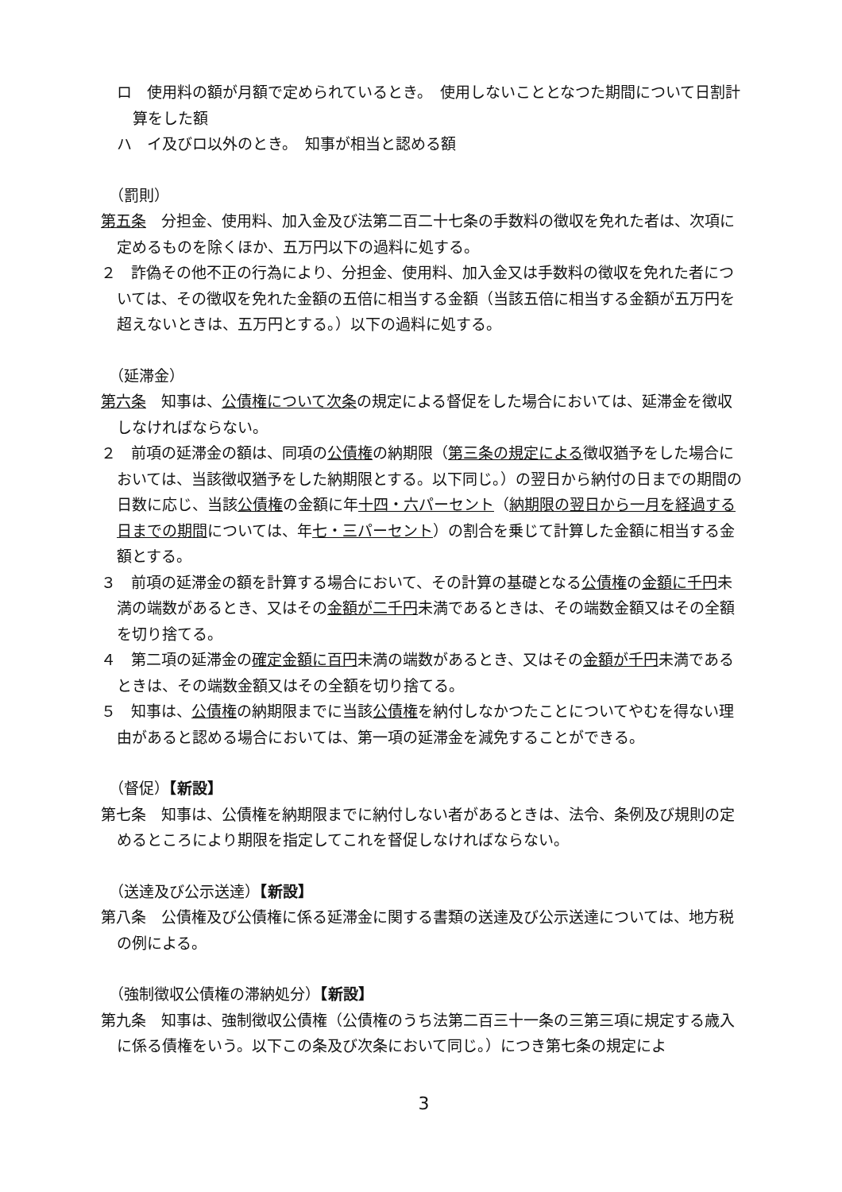ロ　使用料の額が月額で定められているとき。　使用しないこととなつた期間について日割計算をした額
ハ　イ及びロ以外のとき。　知事が相当と認める額
（罰則）
第五条　分担金、使用料、加入金及び法第二百二十七条の手数料の徴収を免れた者は、次項に定めるものを除くほか、五万円以下の過料に処する。
２　詐偽その他不正の行為により、分担金、使用料、加入金又は手数料の徴収を免れた者については、その徴収を免れた金額の五倍に相当する金額（当該五倍に相当する金額が五万円を超えないときは、五万円とする。）以下の過料に処する。
（延滞金）
第六条　知事は、公債権について次条の規定による督促をした場合においては、延滞金を徴収しなければならない。
２　前項の延滞金の額は、同項の公債権の納期限（第三条の規定による徴収猶予をした場合においては、当該徴収猶予をした納期限とする。以下同じ。）の翌日から納付の日までの期間の日数に応じ、当該公債権の金額に年十四・六パーセント（納期限の翌日から一月を経過する日までの期間については、年七・三パーセント）の割合を乗じて計算した金額に相当する金額とする。
３　前項の延滞金の額を計算する場合において、その計算の基礎となる公債権の金額に千円未満の端数があるとき、又はその金額が二千円未満であるときは、その端数金額又はその全額を切り捨てる。
４　第二項の延滞金の確定金額に百円未満の端数があるとき、又はその金額が千円未満であるときは、その端数金額又はその全額を切り捨てる。
５　知事は、公債権の納期限までに当該公債権を納付しなかつたことについてやむを得ない理由があると認める場合においては、第一項の延滞金を減免することができる。
（督促）【新設】
第七条　知事は、公債権を納期限までに納付しない者があるときは、法令、条例及び規則の定めるところにより期限を指定してこれを督促しなければならない。
（送達及び公示送達）【新設】
第八条　公債権及び公債権に係る延滞金に関する書類の送達及び公示送達については、地方税の例による。
（強制徴収公債権の滞納処分）【新設】
第九条　知事は、強制徴収公債権（公債権のうち法第二百三十一条の三第三項に規定する歳入に係る債権をいう。以下この条及び次条において同じ。）につき第七条の規定によ
3